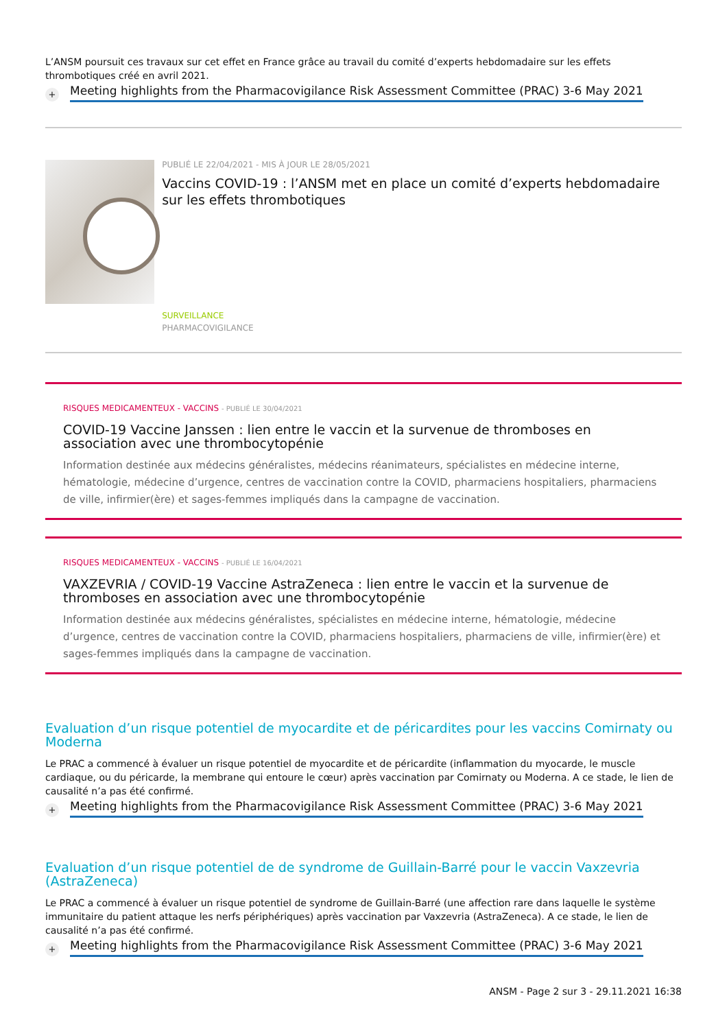L’ANSM poursuit ces travaux sur cet effet en France grâce au travail du comité d’experts hebdomadaire sur les effets thrombotiques créé en avril 2021.
+ Meeting highlights from the Pharmacovigilance Risk Assessment Committee (PRAC) 3-6 May 2021
PUBLIÉ LE 22/04/2021 - MIS À JOUR LE 28/05/2021
Vaccins COVID-19 : l’ANSM met en place un comité d’experts hebdomadaire sur les effets thrombotiques
SURVEILLANCE
PHARMACOVIGILANCE
RISQUES MEDICAMENTEUX - VACCINS - PUBLIÉ LE 30/04/2021
COVID-19 Vaccine Janssen : lien entre le vaccin et la survenue de thromboses en association avec une thrombocytopénie
Information destinée aux médecins généralistes, médecins réanimateurs, spécialistes en médecine interne, hématologie, médecine d’urgence, centres de vaccination contre la COVID, pharmaciens hospitaliers, pharmaciens de ville, infirmier(ère) et sages-femmes impliqués dans la campagne de vaccination.
RISQUES MEDICAMENTEUX - VACCINS - PUBLIÉ LE 16/04/2021
VAXZEVRIA / COVID-19 Vaccine AstraZeneca : lien entre le vaccin et la survenue de thromboses en association avec une thrombocytopénie
Information destinée aux médecins généralistes, spécialistes en médecine interne, hématologie, médecine d’urgence, centres de vaccination contre la COVID, pharmaciens hospitaliers, pharmaciens de ville, infirmier(ère) et sages-femmes impliqués dans la campagne de vaccination.
Evaluation d’un risque potentiel de myocardite et de péricardites pour les vaccins Comirnaty ou Moderna
Le PRAC a commencé à évaluer un risque potentiel de myocardite et de péricardite (inflammation du myocarde, le muscle cardiaque, ou du péricarde, la membrane qui entoure le cœur) après vaccination par Comirnaty ou Moderna. A ce stade, le lien de causalité n’a pas été confirmé.
+ Meeting highlights from the Pharmacovigilance Risk Assessment Committee (PRAC) 3-6 May 2021
Evaluation d’un risque potentiel de de syndrome de Guillain-Barré pour le vaccin Vaxzevria (AstraZeneca)
Le PRAC a commencé à évaluer un risque potentiel de syndrome de Guillain-Barré (une affection rare dans laquelle le système immunitaire du patient attaque les nerfs périphériques) après vaccination par Vaxzevria (AstraZeneca). A ce stade, le lien de causalité n’a pas été confirmé.
+ Meeting highlights from the Pharmacovigilance Risk Assessment Committee (PRAC) 3-6 May 2021
ANSM - Page 2 sur 3 - 29.11.2021 16:38